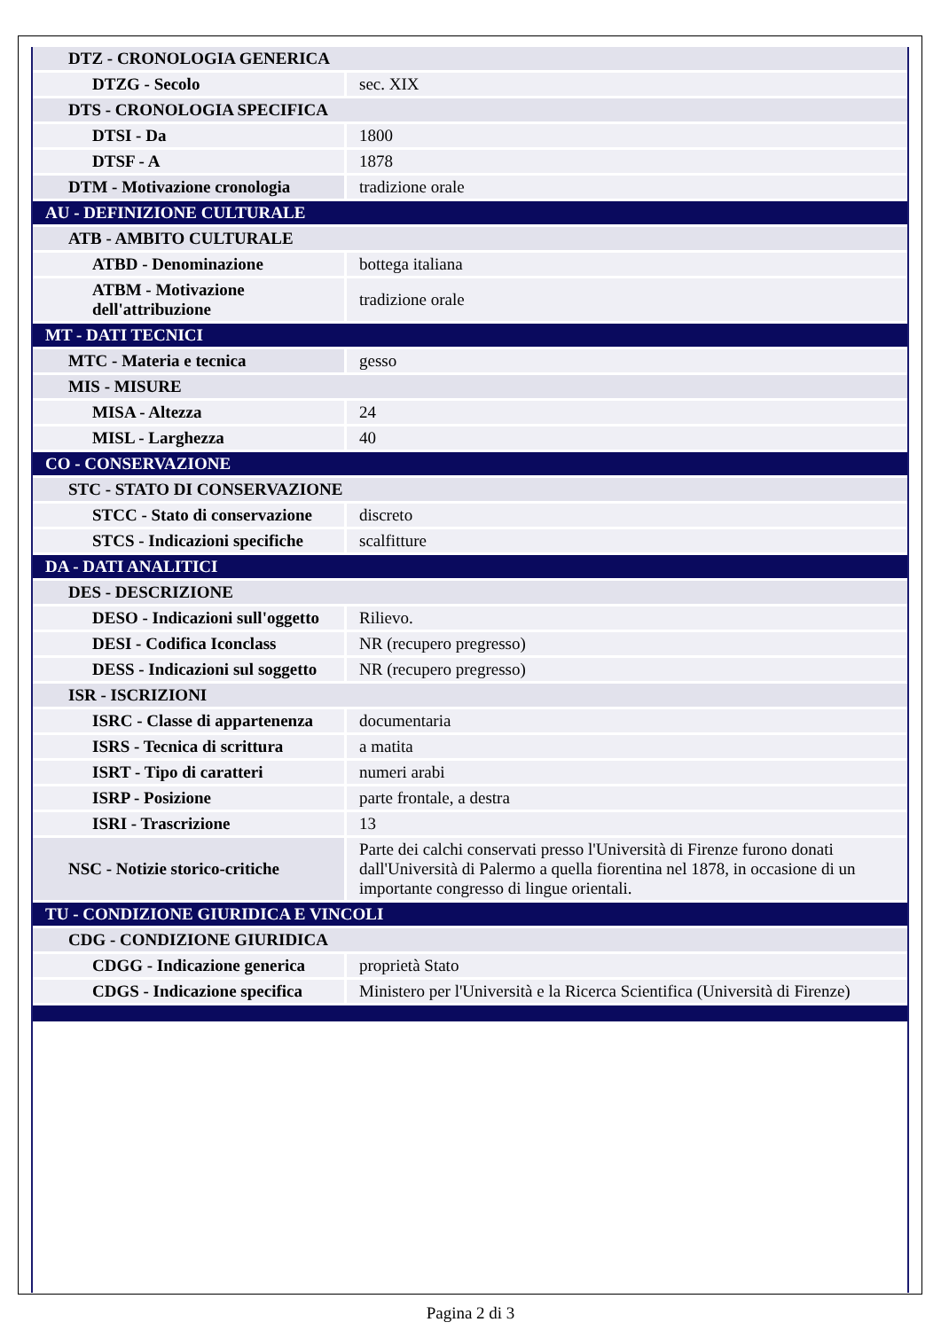| DTZ - CRONOLOGIA GENERICA | |
| DTZG - Secolo | sec. XIX |
| DTS - CRONOLOGIA SPECIFICA | |
| DTSI - Da | 1800 |
| DTSF - A | 1878 |
| DTM - Motivazione cronologia | tradizione orale |
| AU - DEFINIZIONE CULTURALE | |
| ATB - AMBITO CULTURALE | |
| ATBD - Denominazione | bottega italiana |
| ATBM - Motivazione dell'attribuzione | tradizione orale |
| MT - DATI TECNICI | |
| MTC - Materia e tecnica | gesso |
| MIS - MISURE | |
| MISA - Altezza | 24 |
| MISL - Larghezza | 40 |
| CO - CONSERVAZIONE | |
| STC - STATO DI CONSERVAZIONE | |
| STCC - Stato di conservazione | discreto |
| STCS - Indicazioni specifiche | scalfitture |
| DA - DATI ANALITICI | |
| DES - DESCRIZIONE | |
| DESO - Indicazioni sull'oggetto | Rilievo. |
| DESI - Codifica Iconclass | NR (recupero pregresso) |
| DESS - Indicazioni sul soggetto | NR (recupero pregresso) |
| ISR - ISCRIZIONI | |
| ISRC - Classe di appartenenza | documentaria |
| ISRS - Tecnica di scrittura | a matita |
| ISRT - Tipo di caratteri | numeri arabi |
| ISRP - Posizione | parte frontale, a destra |
| ISRI - Trascrizione | 13 |
| NSC - Notizie storico-critiche | Parte dei calchi conservati presso l'Università di Firenze furono donati dall'Università di Palermo a quella fiorentina nel 1878, in occasione di un importante congresso di lingue orientali. |
| TU - CONDIZIONE GIURIDICA E VINCOLI | |
| CDG - CONDIZIONE GIURIDICA | |
| CDGG - Indicazione generica | proprietà Stato |
| CDGS - Indicazione specifica | Ministero per l'Università e la Ricerca Scientifica (Università di Firenze) |
Pagina 2 di 3